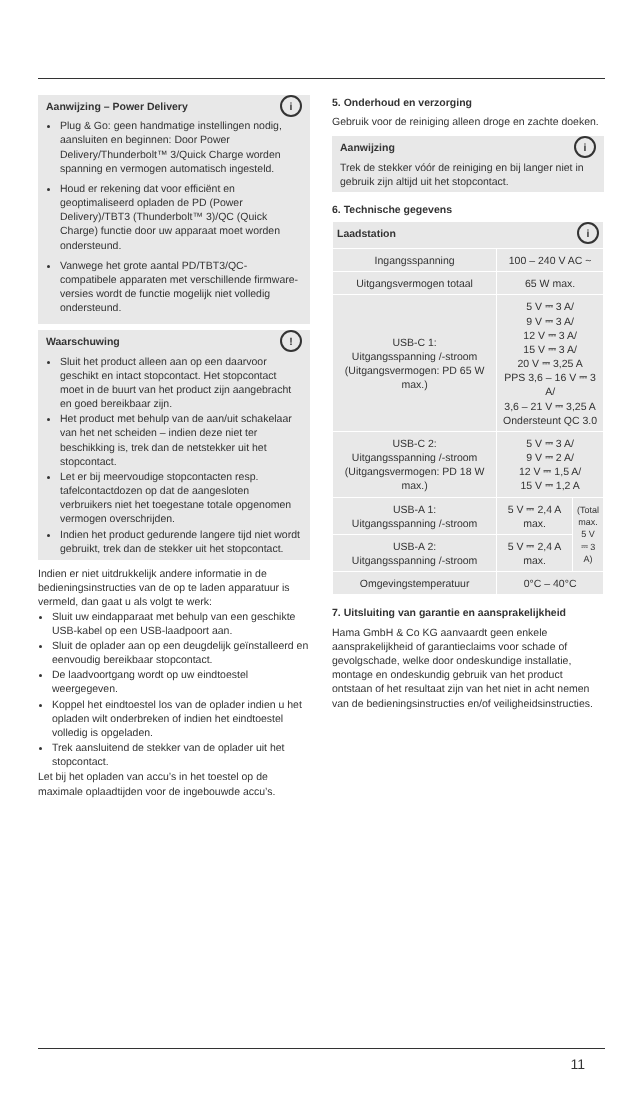i
Aanwijzing – Power Delivery
Plug & Go: geen handmatige instellingen nodig, aansluiten en beginnen: Door Power Delivery/Thunderbolt™ 3/Quick Charge worden spanning en vermogen automatisch ingesteld.
Houd er rekening dat voor efficiënt en geoptimaliseerd opladen de PD (Power Delivery)/TBT3 (Thunderbolt™ 3)/QC (Quick Charge) functie door uw apparaat moet worden ondersteund.
Vanwege het grote aantal PD/TBT3/QC-compatibele apparaten met verschillende firmware-versies wordt de functie mogelijk niet volledig ondersteund.
!
Waarschuwing
Sluit het product alleen aan op een daarvoor geschikt en intact stopcontact. Het stopcontact moet in de buurt van het product zijn aangebracht en goed bereikbaar zijn.
Het product met behulp van de aan/uit schakelaar van het net scheiden – indien deze niet ter beschikking is, trek dan de netstekker uit het stopcontact.
Let er bij meervoudige stopcontacten resp. tafelcontactdozen op dat de aangesloten verbruikers niet het toegestane totale opgenomen vermogen overschrijden.
Indien het product gedurende langere tijd niet wordt gebruikt, trek dan de stekker uit het stopcontact.
Indien er niet uitdrukkelijk andere informatie in de bedieningsinstructies van de op te laden apparatuur is vermeld, dan gaat u als volgt te werk:
Sluit uw eindapparaat met behulp van een geschikte USB-kabel op een USB-laadpoort aan.
Sluit de oplader aan op een deugdelijk geïnstalleerd en eenvoudig bereikbaar stopcontact.
De laadvoortgang wordt op uw eindtoestel weergegeven.
Koppel het eindtoestel los van de oplader indien u het opladen wilt onderbreken of indien het eindtoestel volledig is opgeladen.
Trek aansluitend de stekker van de oplader uit het stopcontact.
Let bij het opladen van accu’s in het toestel op de maximale oplaadtijden voor de ingebouwde accu’s.
5. Onderhoud en verzorging
Gebruik voor de reiniging alleen droge en zachte doeken.
i
Aanwijzing
Trek de stekker vóór de reiniging en bij langer niet in gebruik zijn altijd uit het stopcontact.
6. Technische gegevens
| Laadstation i | | |
| Ingangsspanning | 100 – 240 V AC ~ | |
| Uitgangsvermogen totaal | 65 W max. | |
| USB-C 1: Uitgangsspanning /-stroom (Uitgangsvermogen: PD 65 W max.) | 5 V ⎓ 3 A/ 9 V ⎓ 3 A/ 12 V ⎓ 3 A/ 15 V ⎓ 3 A/ 20 V ⎓ 3,25 A PPS 3,6 – 16 V ⎓ 3 A/ 3,6 – 21 V ⎓ 3,25 A Ondersteunt QC 3.0 | |
| USB-C 2: Uitgangsspanning /-stroom (Uitgangsvermogen: PD 18 W max.) | 5 V ⎓ 3 A/ 9 V ⎓ 2 A/ 12 V ⎓ 1,5 A/ 15 V ⎓ 1,2 A | |
| USB-A 1: Uitgangsspanning /-stroom | 5 V ⎓ 2,4 A max. | (Total max. 5 V ⎓ 3 A) |
| USB-A 2: Uitgangsspanning /-stroom | 5 V ⎓ 2,4 A max. | |
| Omgevingstemperatuur | 0°C – 40°C | |
7. Uitsluiting van garantie en aansprakelijkheid
Hama GmbH & Co KG aanvaardt geen enkele aansprakelijkheid of garantieclaims voor schade of gevolgschade, welke door ondeskundige installatie, montage en ondeskundig gebruik van het product ontstaan of het resultaat zijn van het niet in acht nemen van de bedieningsinstructies en/of veiligheidsinstructies.
11